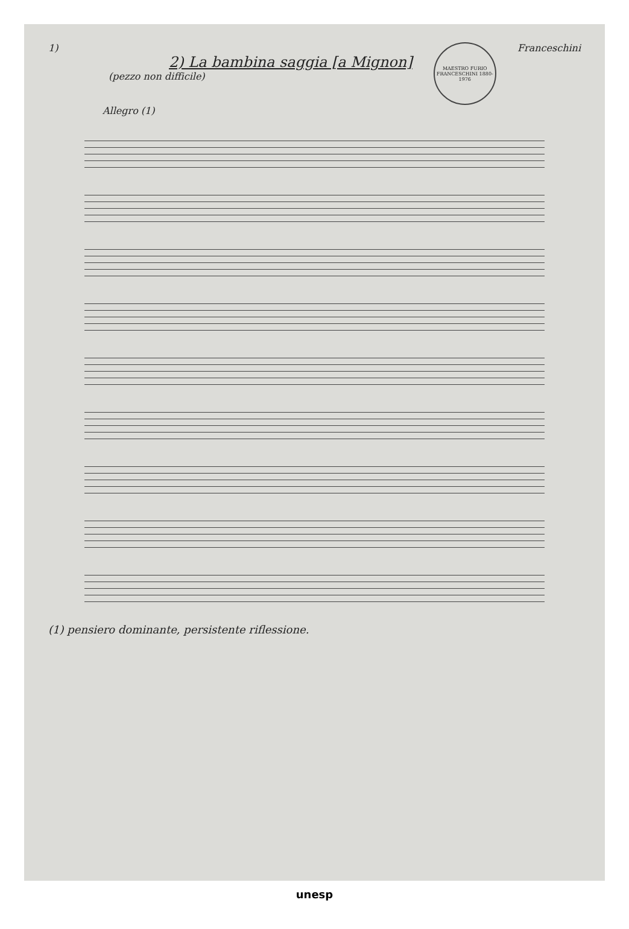1)
2) La bambina saggia [a Mignon]
(pezzo non difficile)
MAESTRO FURIO FRANCESCHINI 1880-1976
Franceschini
Allegro (1)
(1) pensiero dominante, persistente riflessione.
unesp